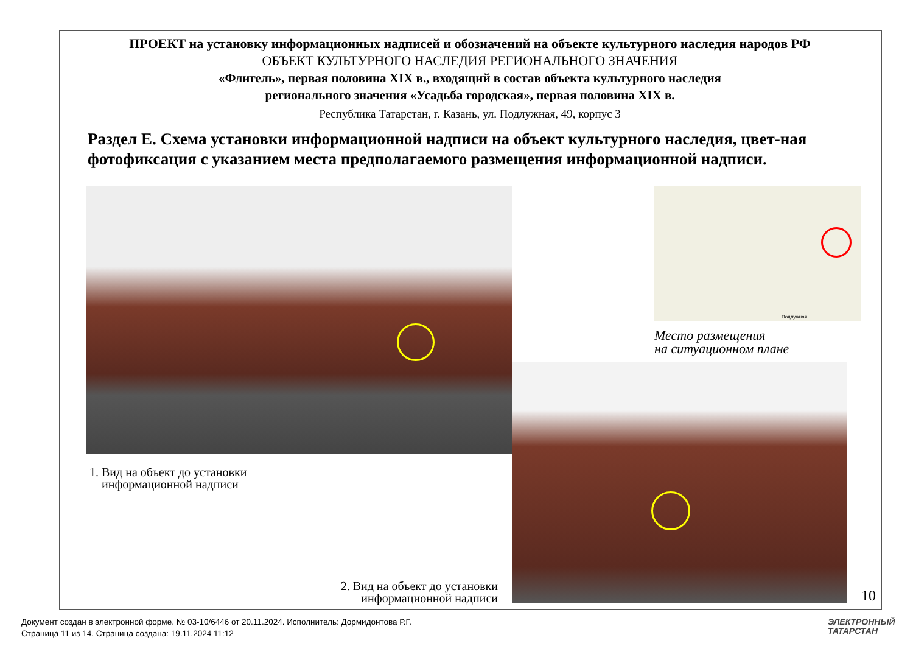ПРОЕКТ на установку информационных надписей и обозначений на объекте культурного наследия народов РФ
ОБЪЕКТ КУЛЬТУРНОГО НАСЛЕДИЯ РЕГИОНАЛЬНОГО ЗНАЧЕНИЯ
«Флигель», первая половина XIX в., входящий в состав объекта культурного наследия
регионального значения «Усадьба городская», первая половина XIX в.
Республика Татарстан, г. Казань, ул. Подлужная, 49, корпус 3
Раздел Е. Схема установки информационной надписи на объект культурного наследия, цвет-ная фотофиксация с указанием места предполагаемого размещения информационной надписи.
Подлужная
Место размещения
на ситуационном плане
1. Вид на объект до установки
информационной надписи
2. Вид на объект до установки
информационной надписи
10
Документ создан в электронной форме. № 03-10/6446 от 20.11.2024. Исполнитель: Дормидонтова Р.Г.
Страница 11 из 14. Страница создана: 19.11.2024 11:12
ЭЛЕКТРОННЫЙ
ТАТАРСТАН